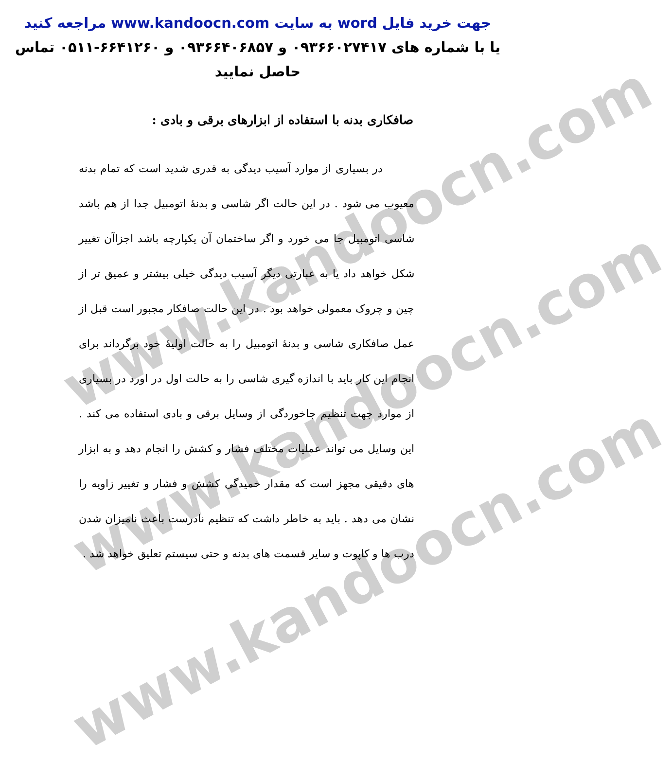www.kandoocn.com
www.kandoocn.com
www.kandoocn.com
جهت خرید فایل word به سایت www.kandoocn.com مراجعه کنید
یا با شماره های ۰۹۳۶۶۰۲۷۴۱۷ و ۰۹۳۶۶۴۰۶۸۵۷ و ۶۶۴۱۲۶۰-۰۵۱۱ تماس حاصل نمایید
صافکاری بدنه با استفاده از ابزارهای برقی و بادی :
در بسیاری از موارد آسیب دیدگی به قدری شدید است که تمام بدنه معیوب می شود . در این حالت اگر شاسی و بدنهٔ اتومبیل جدا از هم باشد شاسی اتومبیل جا می خورد و اگر ساختمان آن یکپارچه باشد اجزاآن تغییر شکل خواهد داد یا به عبارتی دیگر آسیب دیدگی خیلی بیشتر و عمیق تر از چین و چروک معمولی خواهد بود . در این حالت صافکار مجبور است قبل از عمل صافکاری شاسی و بدنهٔ اتومبیل را به حالت اولیهٔ خود برگرداند برای انجام این کار باید با اندازه گیری شاسی را به حالت اول در اورد در بسیاری از موارد جهت تنظیم جاخوردگی از وسایل برقی و بادی استفاده می کند . این وسایل می تواند عملیات مختلف فشار و کشش را انجام دهد و به ابزار های دقیقی مجهز است که مقدار خمیدگی کشش و فشار و تغییر زاویه را نشان می دهد . باید به خاطر داشت که تنظیم نادرست باعث نامیزان شدن درب ها و کاپوت و سایر قسمت های بدنه و حتی سیستم تعلیق خواهد شد .